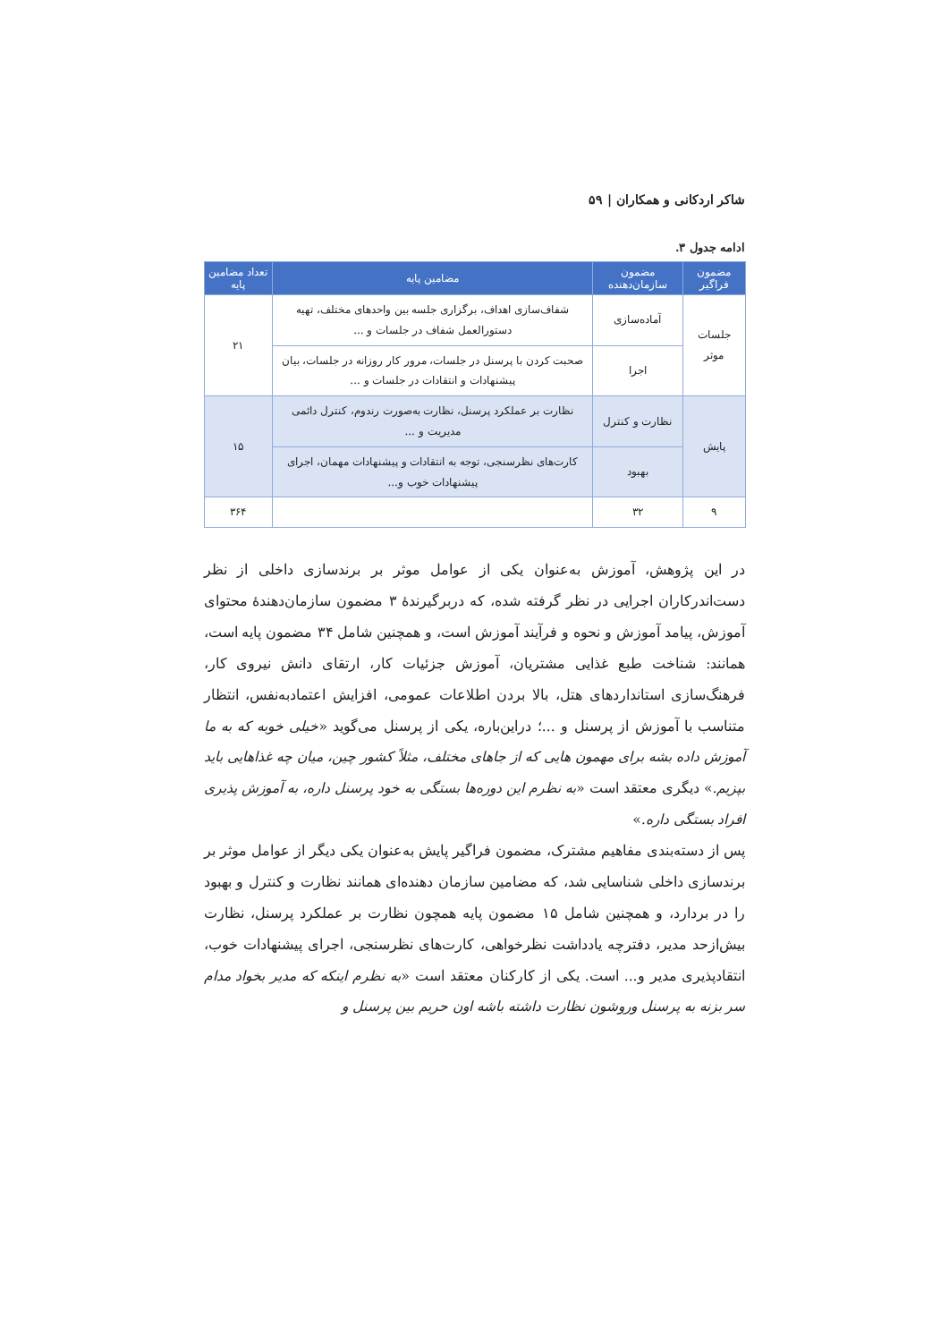شاکر اردکانی و همکاران | ۵۹
ادامه جدول ۳.
| مضمون فراگیر | مضمون سازمان‌دهنده | مضامین پایه | تعداد مضامین پایه |
| --- | --- | --- | --- |
| جلسات موثر | آماده‌سازی | شفاف‌سازی اهداف، برگزاری جلسه بین واحدهای مختلف، تهیه دستورالعمل شفاف در جلسات و ... | ۲۱ |
| | اجرا | صحبت کردن با پرسنل در جلسات، مرور کار روزانه در جلسات، بیان پیشنهادات و انتقادات در جلسات و ... | |
| پایش | نظارت و کنترل | نظارت بر عملکرد پرسنل، نظارت به‌صورت رندوم، کنترل دائمی مدیریت و ... | ۱۵ |
| | بهبود | کارت‌های نظرسنجی، توجه به انتقادات و پیشنهادات مهمان، اجرای پیشنهادات خوب و... | |
| ۹ | ۳۲ | | ۳۶۴ |
در این پژوهش، آموزش به‌عنوان یکی از عوامل موثر بر برندسازی داخلی از نظر دست‌اندرکاران اجرایی در نظر گرفته شده، که دربرگیرندهٔ ۳ مضمون سازمان‌دهندهٔ محتوای آموزش، پیامد آموزش و نحوه و فرآیند آموزش است، و همچنین شامل ۳۴ مضمون پایه است، همانند: شناخت طبع غذایی مشتریان، آموزش جزئیات کار، ارتقای دانش نیروی کار، فرهنگ‌سازی استانداردهای هتل، بالا بردن اطلاعات عمومی، افزایش اعتمادبه‌نفس، انتظار متناسب با آموزش از پرسنل و ...؛ دراین‌باره، یکی از پرسنل می‌گوید «خیلی خوبه که به ما آموزش داده بشه برای مهمون هایی که از جاهای مختلف، مثلاً کشور چین، میان چه غذاهایی باید بپزیم.» دیگری معتقد است «به نظرم این دوره‌ها بستگی به خود پرسنل داره، به آموزش پذیری افراد بستگی داره.»
پس از دسته‌بندی مفاهیم مشترک، مضمون فراگیر پایش به‌عنوان یکی دیگر از عوامل موثر بر برندسازی داخلی شناسایی شد، که مضامین سازمان دهنده‌ای همانند نظارت و کنترل و بهبود را در بردارد، و همچنین شامل ۱۵ مضمون پایه همچون نظارت بر عملکرد پرسنل، نظارت بیش‌ازحد مدیر، دفترچه یادداشت نظرخواهی، کارت‌های نظرسنجی، اجرای پیشنهادات خوب، انتقادپذیری مدیر و... است. یکی از کارکنان معتقد است «به نظرم اینکه که مدیر بخواد مدام سر بزنه به پرسنل وروشون نظارت داشته باشه اون حریم بین پرسنل و